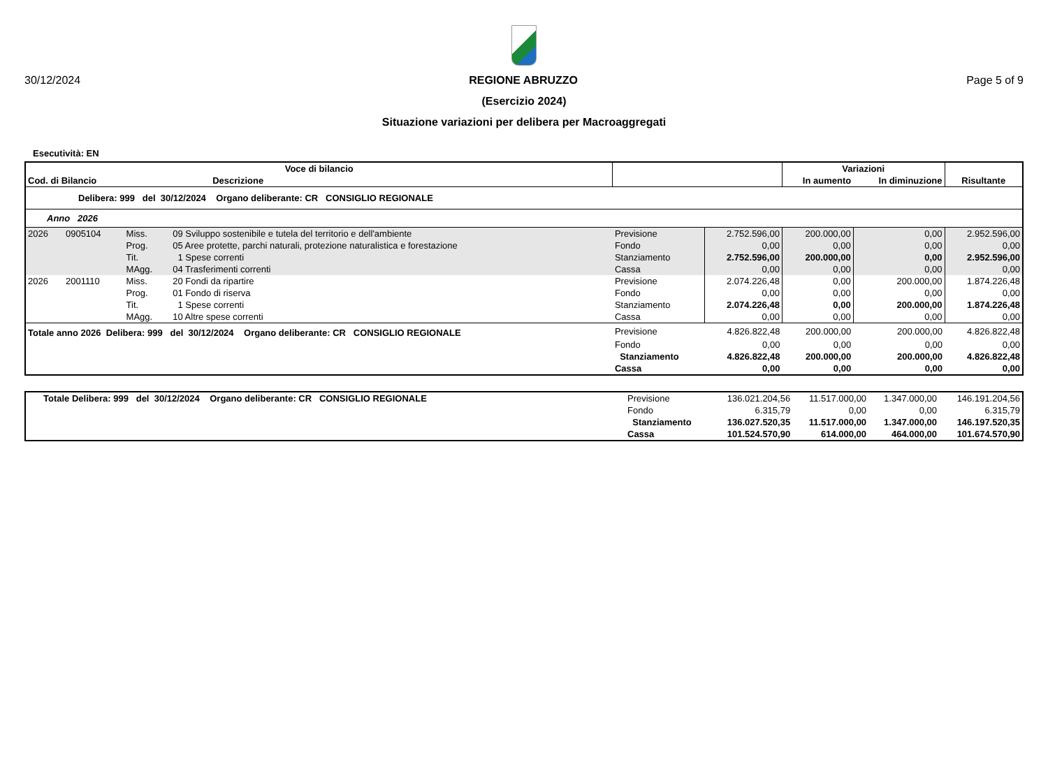30/12/2024 REGIONE ABRUZZO Page 5 of 9
(Esercizio 2024)
Situazione variazioni per delibera per Macroaggregati
Esecutività: EN
| Voce di bilancio | | | | | | Variazioni | | |
| Cod. di Bilancio | | | Descrizione | | | In aumento | In diminuzione | Risultante |
| Delibera: 999 del 30/12/2024 Organo deliberante: CR CONSIGLIO REGIONALE | | | | | | | | |
| Anno 2026 | | | | | | | | |
| 2026 | 0905104 | Miss. | 09 Sviluppo sostenibile e tutela del territorio e dell'ambiente | Previsione | 2.752.596,00 | 200.000,00 | 0,00 | 2.952.596,00 |
| | | Prog. | 05 Aree protette, parchi naturali, protezione naturalistica e forestazione | Fondo | 0,00 | 0,00 | 0,00 | 0,00 |
| | | Tit. | 1 Spese correnti | Stanziamento | 2.752.596,00 | 200.000,00 | 0,00 | 2.952.596,00 |
| | | MAgg. | 04 Trasferimenti correnti | Cassa | 0,00 | 0,00 | 0,00 | 0,00 |
| 2026 | 2001110 | Miss. | 20 Fondi da ripartire | Previsione | 2.074.226,48 | 0,00 | 200.000,00 | 1.874.226,48 |
| | | Prog. | 01 Fondo di riserva | Fondo | 0,00 | 0,00 | 0,00 | 0,00 |
| | | Tit. | 1 Spese correnti | Stanziamento | 2.074.226,48 | 0,00 | 200.000,00 | 1.874.226,48 |
| | | MAgg. | 10 Altre spese correnti | Cassa | 0,00 | 0,00 | 0,00 | 0,00 |
| Totale anno 2026 Delibera: 999 del 30/12/2024 Organo deliberante: CR CONSIGLIO REGIONALE | | | | Previsione | 4.826.822,48 | 200.000,00 | 200.000,00 | 4.826.822,48 |
| | | | | Fondo | 0,00 | 0,00 | 0,00 | 0,00 |
| | | | | Stanziamento | 4.826.822,48 | 200.000,00 | 200.000,00 | 4.826.822,48 |
| | | | | Cassa | 0,00 | 0,00 | 0,00 | 0,00 |
| Totale Delibera: 999 del 30/12/2024 Organo deliberante: CR CONSIGLIO REGIONALE | Previsione | 136.021.204,56 | 11.517.000,00 | 1.347.000,00 | 146.191.204,56 |
| | Fondo | 6.315,79 | 0,00 | 0,00 | 6.315,79 |
| | Stanziamento | 136.027.520,35 | 11.517.000,00 | 1.347.000,00 | 146.197.520,35 |
| | Cassa | 101.524.570,90 | 614.000,00 | 464.000,00 | 101.674.570,90 |